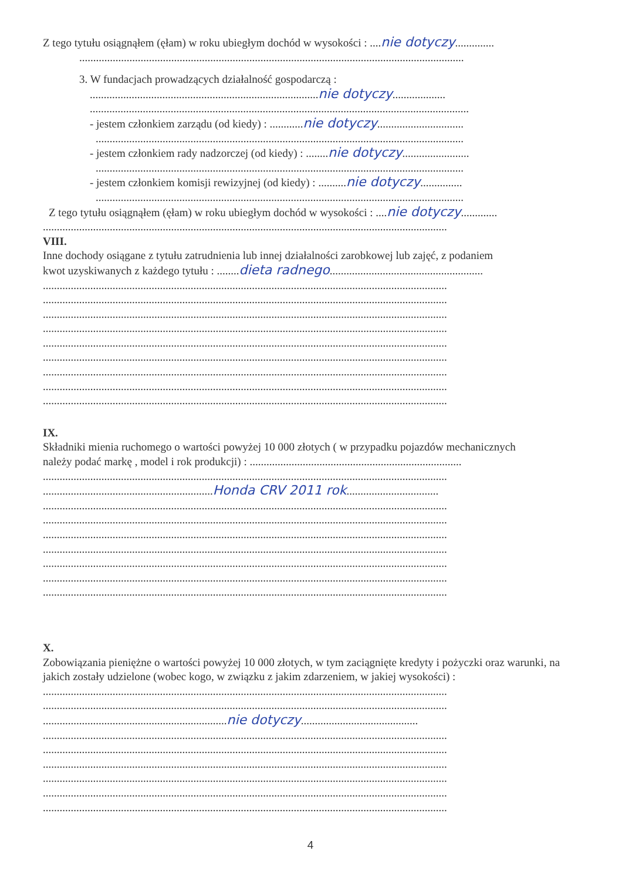Z tego tytułu osiągnąłem (ęłam) w roku ubiegłym dochód w wysokości : ....nie dotyczy..............
..........................................................................................................................................
3. W fundacjach prowadzących działalność gospodarczą :
..................................................................................nie dotyczy...................
........................................................................................................................................
- jestem członkiem zarządu (od kiedy) : ............nie dotyczy...............................
....................................................................................................................................
- jestem członkiem rady nadzorczej (od kiedy) : ........nie dotyczy........................
....................................................................................................................................
- jestem członkiem komisji rewizyjnej (od kiedy) : ..........nie dotyczy...............
....................................................................................................................................
Z tego tytułu osiągnąłem (ęłam) w roku ubiegłym dochód w wysokości : ....nie dotyczy.............
.................................................................................................................................................
VIII.
Inne dochody osiągane z tytułu zatrudnienia lub innej działalności zarobkowej lub zajęć, z podaniem
kwot uzyskiwanych z każdego tytułu : ........dieta radnego.......................................................
.................................................................................................................................................
.................................................................................................................................................
.................................................................................................................................................
.................................................................................................................................................
.................................................................................................................................................
.................................................................................................................................................
.................................................................................................................................................
.................................................................................................................................................
.................................................................................................................................................
IX.
Składniki mienia ruchomego o wartości powyżej 10 000 złotych ( w przypadku pojazdów mechanicznych
należy podać markę , model i rok produkcji) : ............................................................................
.................................................................................................................................................
.............................................................Honda CRV 2011 rok.................................
.................................................................................................................................................
.................................................................................................................................................
.................................................................................................................................................
.................................................................................................................................................
.................................................................................................................................................
.................................................................................................................................................
.................................................................................................................................................
X.
Zobowiązania pieniężne o wartości powyżej 10 000 złotych, w tym zaciągnięte kredyty i pożyczki oraz warunki, na jakich zostały udzielone (wobec kogo, w związku z jakim zdarzeniem, w jakiej wysokości) :
.................................................................................................................................................
.................................................................................................................................................
..................................................................nie dotyczy..........................................
.................................................................................................................................................
.................................................................................................................................................
.................................................................................................................................................
.................................................................................................................................................
.................................................................................................................................................
.................................................................................................................................................
4